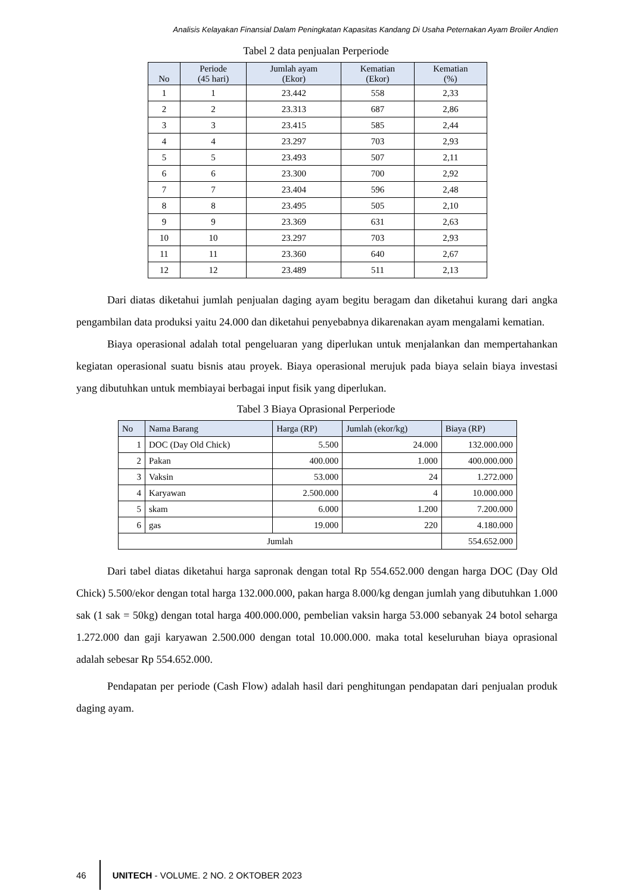Analisis Kelayakan Finansial Dalam Peningkatan Kapasitas Kandang Di Usaha Peternakan Ayam Broiler Andien
Tabel 2 data penjualan Perperiode
| No | Periode (45 hari) | Jumlah ayam (Ekor) | Kematian (Ekor) | Kematian (%) |
| --- | --- | --- | --- | --- |
| 1 | 1 | 23.442 | 558 | 2,33 |
| 2 | 2 | 23.313 | 687 | 2,86 |
| 3 | 3 | 23.415 | 585 | 2,44 |
| 4 | 4 | 23.297 | 703 | 2,93 |
| 5 | 5 | 23.493 | 507 | 2,11 |
| 6 | 6 | 23.300 | 700 | 2,92 |
| 7 | 7 | 23.404 | 596 | 2,48 |
| 8 | 8 | 23.495 | 505 | 2,10 |
| 9 | 9 | 23.369 | 631 | 2,63 |
| 10 | 10 | 23.297 | 703 | 2,93 |
| 11 | 11 | 23.360 | 640 | 2,67 |
| 12 | 12 | 23.489 | 511 | 2,13 |
Dari diatas diketahui jumlah penjualan daging ayam begitu beragam dan diketahui kurang dari angka pengambilan data produksi yaitu 24.000 dan diketahui penyebabnya dikarenakan ayam mengalami kematian.
Biaya operasional adalah total pengeluaran yang diperlukan untuk menjalankan dan mempertahankan kegiatan operasional suatu bisnis atau proyek. Biaya operasional merujuk pada biaya selain biaya investasi yang dibutuhkan untuk membiayai berbagai input fisik yang diperlukan.
Tabel 3 Biaya Oprasional Perperiode
| No | Nama Barang | Harga (RP) | Jumlah (ekor/kg) | Biaya (RP) |
| --- | --- | --- | --- | --- |
| 1 | DOC (Day Old Chick) | 5.500 | 24.000 | 132.000.000 |
| 2 | Pakan | 400.000 | 1.000 | 400.000.000 |
| 3 | Vaksin | 53.000 | 24 | 1.272.000 |
| 4 | Karyawan | 2.500.000 | 4 | 10.000.000 |
| 5 | skam | 6.000 | 1.200 | 7.200.000 |
| 6 | gas | 19.000 | 220 | 4.180.000 |
| Jumlah | | | | 554.652.000 |
Dari tabel diatas diketahui harga sapronak dengan total Rp 554.652.000 dengan harga DOC (Day Old Chick) 5.500/ekor dengan total harga 132.000.000, pakan harga 8.000/kg dengan jumlah yang dibutuhkan 1.000 sak (1 sak = 50kg) dengan total harga 400.000.000, pembelian vaksin harga 53.000 sebanyak 24 botol seharga 1.272.000 dan gaji karyawan 2.500.000 dengan total 10.000.000. maka total keseluruhan biaya oprasional adalah sebesar Rp 554.652.000.
Pendapatan per periode (Cash Flow) adalah hasil dari penghitungan pendapatan dari penjualan produk daging ayam.
46 UNITECH - VOLUME. 2 NO. 2 OKTOBER 2023